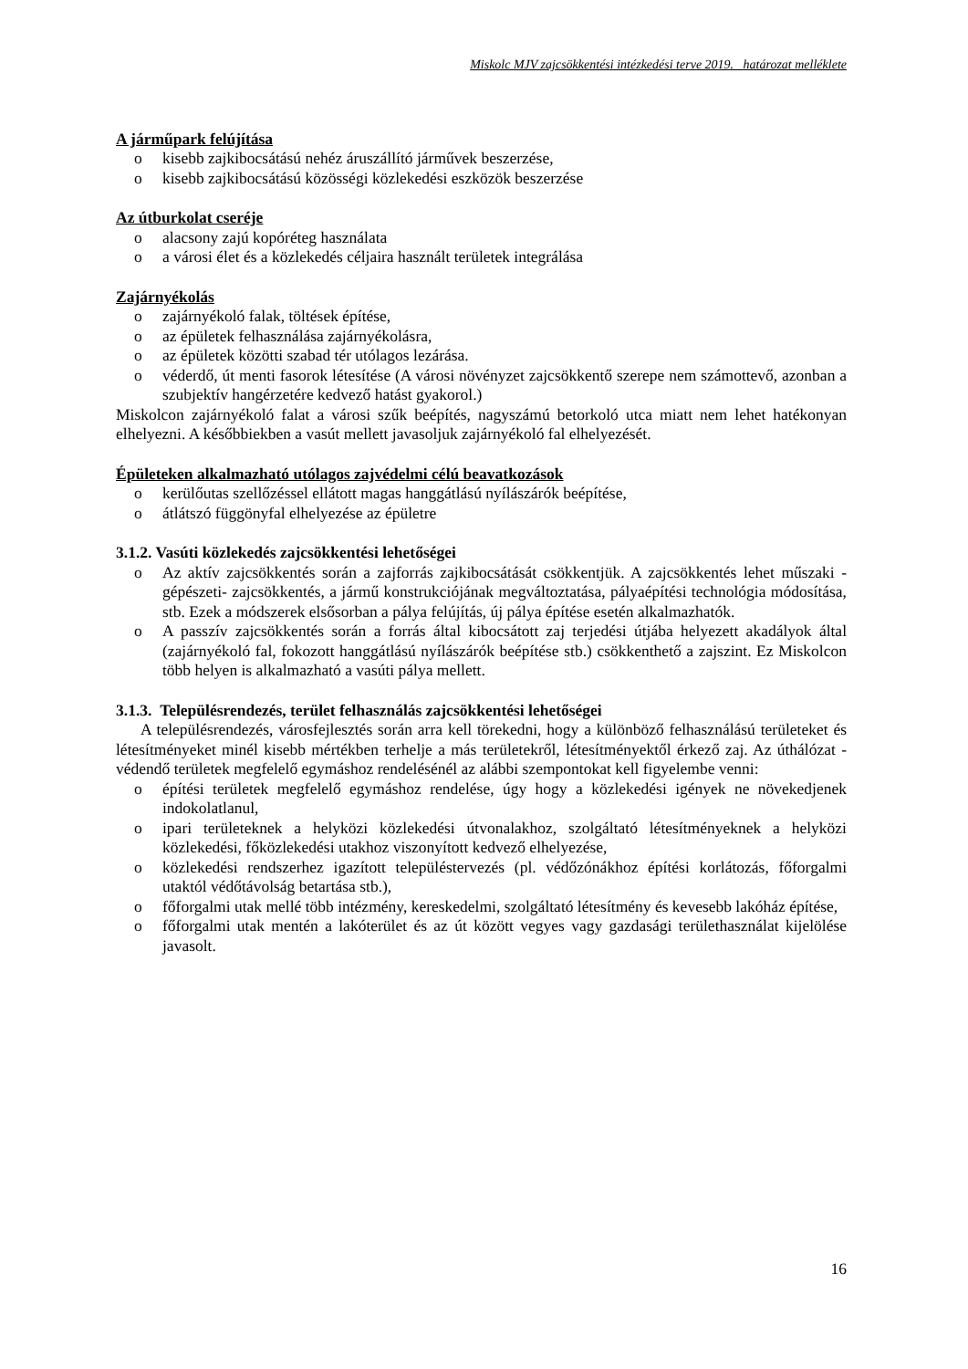Miskolc MJV zajcsökkentési intézkedési terve 2019. határozat melléklete
A járműpark felújítása
o kisebb zajkibocsátású nehéz áruszállító járművek beszerzése,
o kisebb zajkibocsátású közösségi közlekedési eszközök beszerzése
Az útburkolat cseréje
o alacsony zajú kopóréteg használata
o a városi élet és a közlekedés céljaira használt területek integrálása
Zajárnyékolás
o zajárnyékoló falak, töltések építése,
o az épületek felhasználása zajárnyékolásra,
o az épületek közötti szabad tér utólagos lezárása.
o véderdő, út menti fasorok létesítése (A városi növényzet zajcsökkentő szerepe nem számottevő, azonban a szubjektív hangérzetére kedvező hatást gyakorol.)
Miskolcon zajárnyékoló falat a városi szűk beépítés, nagyszámú betorkoló utca miatt nem lehet hatékonyan elhelyezni. A későbbiekben a vasút mellett javasoljuk zajárnyékoló fal elhelyezését.
Épületeken alkalmazható utólagos zajvédelmi célú beavatkozások
o kerülőutas szellőzéssel ellátott magas hanggátlású nyílászárók beépítése,
o átlátszó függönyfal elhelyezése az épületre
3.1.2. Vasúti közlekedés zajcsökkentési lehetőségei
o Az aktív zajcsökkentés során a zajforrás zajkibocsátását csökkentjük. A zajcsökkentés lehet műszaki -gépészeti- zajcsökkentés, a jármű konstrukciójának megváltoztatása, pályaépítési technológia módosítása, stb. Ezek a módszerek elsősorban a pálya felújítás, új pálya építése esetén alkalmazhatók.
o A passzív zajcsökkentés során a forrás által kibocsátott zaj terjedési útjába helyezett akadályok által (zajárnyékoló fal, fokozott hanggátlású nyílászárók beépítése stb.) csökkenthető a zajszint. Ez Miskolcon több helyen is alkalmazható a vasúti pálya mellett.
3.1.3. Településrendezés, terület felhasználás zajcsökkentési lehetőségei
A településrendezés, városfejlesztés során arra kell törekedni, hogy a különböző felhasználású területeket és létesítményeket minél kisebb mértékben terhelje a más területekről, létesítményektől érkező zaj. Az úthálózat - védendő területek megfelelő egymáshoz rendelésénél az alábbi szempontokat kell figyelembe venni:
o építési területek megfelelő egymáshoz rendelése, úgy hogy a közlekedési igények ne növekedjenek indokolatlanul,
o ipari területeknek a helyközi közlekedési útvonalakhoz, szolgáltató létesítményeknek a helyközi közlekedési, főközlekedési utakhoz viszonyított kedvező elhelyezése,
o közlekedési rendszerhez igazított településtervezés (pl. védőzónákhoz építési korlátozás, főforgalmi utaktól védőtávolság betartása stb.),
o főforgalmi utak mellé több intézmény, kereskedelmi, szolgáltató létesítmény és kevesebb lakóház építése,
o főforgalmi utak mentén a lakóterület és az út között vegyes vagy gazdasági területhasználat kijelölése javasolt.
16